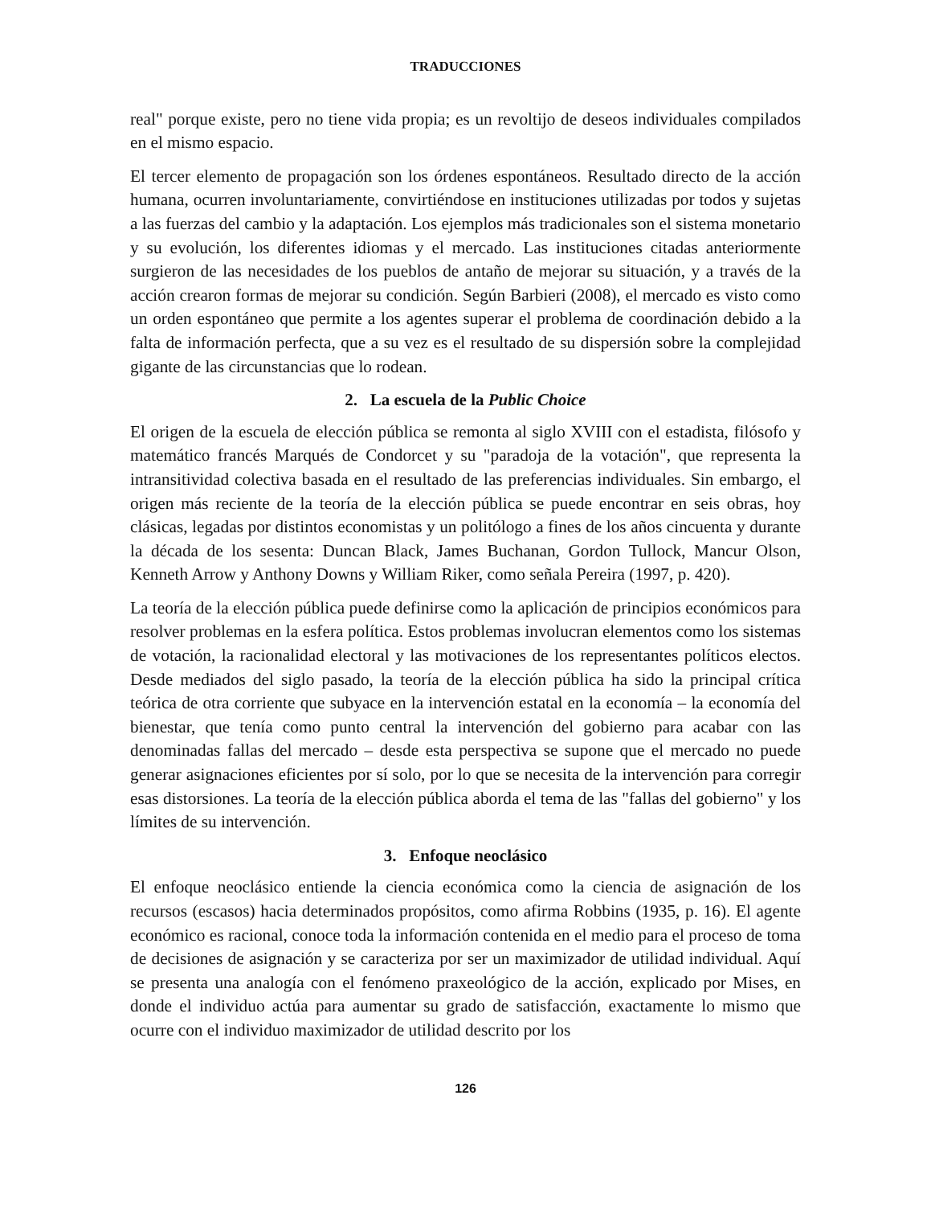TRADUCCIONES
real" porque existe, pero no tiene vida propia; es un revoltijo de deseos individuales compilados en el mismo espacio.
El tercer elemento de propagación son los órdenes espontáneos. Resultado directo de la acción humana, ocurren involuntariamente, convirtiéndose en instituciones utilizadas por todos y sujetas a las fuerzas del cambio y la adaptación. Los ejemplos más tradicionales son el sistema monetario y su evolución, los diferentes idiomas y el mercado. Las instituciones citadas anteriormente surgieron de las necesidades de los pueblos de antaño de mejorar su situación, y a través de la acción crearon formas de mejorar su condición. Según Barbieri (2008), el mercado es visto como un orden espontáneo que permite a los agentes superar el problema de coordinación debido a la falta de información perfecta, que a su vez es el resultado de su dispersión sobre la complejidad gigante de las circunstancias que lo rodean.
2. La escuela de la Public Choice
El origen de la escuela de elección pública se remonta al siglo XVIII con el estadista, filósofo y matemático francés Marqués de Condorcet y su "paradoja de la votación", que representa la intransitividad colectiva basada en el resultado de las preferencias individuales. Sin embargo, el origen más reciente de la teoría de la elección pública se puede encontrar en seis obras, hoy clásicas, legadas por distintos economistas y un politólogo a fines de los años cincuenta y durante la década de los sesenta: Duncan Black, James Buchanan, Gordon Tullock, Mancur Olson, Kenneth Arrow y Anthony Downs y William Riker, como señala Pereira (1997, p. 420).
La teoría de la elección pública puede definirse como la aplicación de principios económicos para resolver problemas en la esfera política. Estos problemas involucran elementos como los sistemas de votación, la racionalidad electoral y las motivaciones de los representantes políticos electos. Desde mediados del siglo pasado, la teoría de la elección pública ha sido la principal crítica teórica de otra corriente que subyace en la intervención estatal en la economía – la economía del bienestar, que tenía como punto central la intervención del gobierno para acabar con las denominadas fallas del mercado – desde esta perspectiva se supone que el mercado no puede generar asignaciones eficientes por sí solo, por lo que se necesita de la intervención para corregir esas distorsiones. La teoría de la elección pública aborda el tema de las "fallas del gobierno" y los límites de su intervención.
3. Enfoque neoclásico
El enfoque neoclásico entiende la ciencia económica como la ciencia de asignación de los recursos (escasos) hacia determinados propósitos, como afirma Robbins (1935, p. 16). El agente económico es racional, conoce toda la información contenida en el medio para el proceso de toma de decisiones de asignación y se caracteriza por ser un maximizador de utilidad individual. Aquí se presenta una analogía con el fenómeno praxeológico de la acción, explicado por Mises, en donde el individuo actúa para aumentar su grado de satisfacción, exactamente lo mismo que ocurre con el individuo maximizador de utilidad descrito por los
126